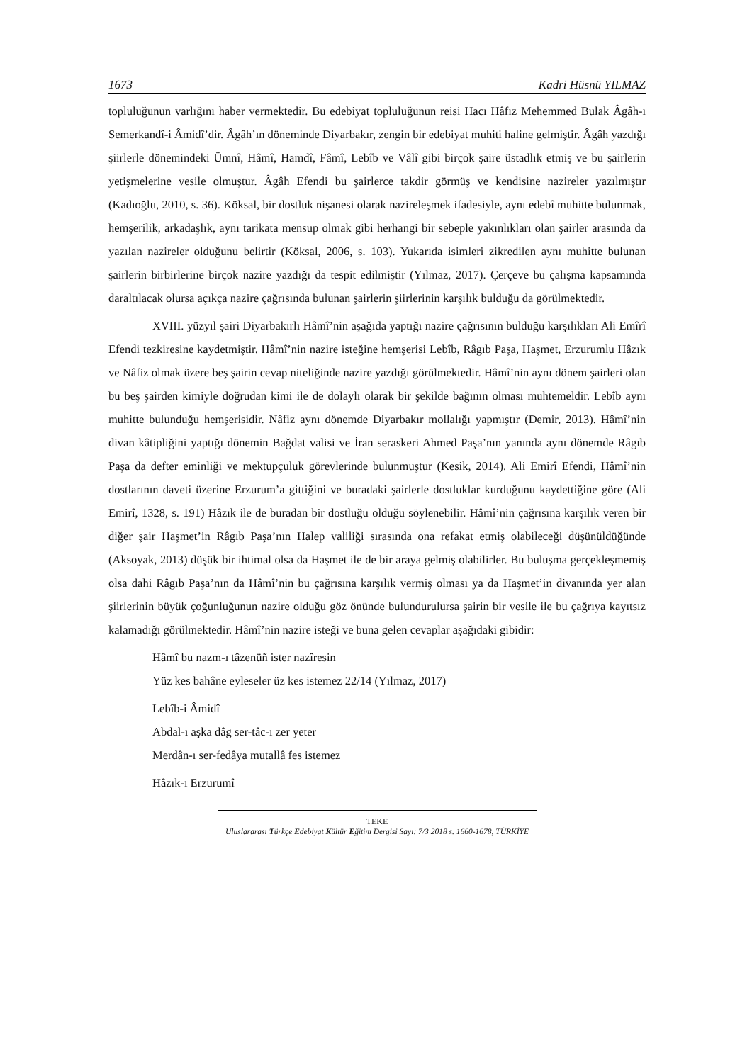1673 Kadri Hüsnü YILMAZ
topluluğunun varlığını haber vermektedir. Bu edebiyat topluluğunun reisi Hacı Hâfız Mehemmed Bulak Âgâh-ı Semerkandî-i Âmidî’dir. Âgâh’ın döneminde Diyarbakır, zengin bir edebiyat muhiti haline gelmiştir. Âgâh yazdığı şiirlerle dönemindeki Ümnî, Hâmî, Hamdî, Fâmî, Lebîb ve Vâlî gibi birçok şaire üstadlık etmiş ve bu şairlerin yetişmelerine vesile olmuştur. Âgâh Efendi bu şairlerce takdir görmüş ve kendisine nazireler yazılmıştır (Kadıoğlu, 2010, s. 36). Köksal, bir dostluk nişanesi olarak nazireleşmek ifadesiyle, aynı edebî muhitte bulunmak, hemşerilik, arkadaşlık, aynı tarikata mensup olmak gibi herhangi bir sebeple yakınlıkları olan şairler arasında da yazılan nazireler olduğunu belirtir (Köksal, 2006, s. 103). Yukarıda isimleri zikredilen aynı muhitte bulunan şairlerin birbirlerine birçok nazire yazdığı da tespit edilmiştir (Yılmaz, 2017). Çerçeve bu çalışma kapsamında daraltılacak olursa açıkça nazire çağrısında bulunan şairlerin şiirlerinin karşılık bulduğu da görülmektedir.
XVIII. yüzyıl şairi Diyarbakırlı Hâmî’nin aşağıda yaptığı nazire çağrısının bulduğu karşılıkları Ali Emîrî Efendi tezkiresine kaydetmiştir. Hâmî’nin nazire isteğine hemşerisi Lebîb, Râgıb Paşa, Haşmet, Erzurumlu Hâzık ve Nâfiz olmak üzere beş şairin cevap niteliğinde nazire yazdığı görülmektedir. Hâmî’nin aynı dönem şairleri olan bu beş şairden kimiyle doğrudan kimi ile de dolaylı olarak bir şekilde bağının olması muhtemeldir. Lebîb aynı muhitte bulunduğu hemşerisidir. Nâfiz aynı dönemde Diyarbakır mollalığı yapmıştır (Demir, 2013). Hâmî’nin divan kâtipliğini yaptığı dönemin Bağdat valisi ve İran seraskeri Ahmed Paşa’nın yanında aynı dönemde Râgıb Paşa da defter eminliği ve mektupçuluk görevlerinde bulunmuştur (Kesik, 2014). Ali Emirî Efendi, Hâmî’nin dostlarının daveti üzerine Erzurum’a gittiğini ve buradaki şairlerle dostluklar kurduğunu kaydettiğine göre (Ali Emirî, 1328, s. 191) Hâzık ile de buradan bir dostluğu olduğu söylenebilir. Hâmî’nin çağrısına karşılık veren bir diğer şair Haşmet’in Râgıb Paşa’nın Halep valiliği sırasında ona refakat etmiş olabileceği düşünüldüğünde (Aksoyak, 2013) düşük bir ihtimal olsa da Haşmet ile de bir araya gelmiş olabilirler. Bu buluşma gerçekleşmemiş olsa dahi Râgıb Paşa’nın da Hâmî’nin bu çağrısına karşılık vermiş olması ya da Haşmet’in divanında yer alan şiirlerinin büyük çoğunluğunun nazire olduğu göz önünde bulundurulursa şairin bir vesile ile bu çağrıya kayıtsız kalamadığı görülmektedir. Hâmî’nin nazire isteği ve buna gelen cevaplar aşağıdaki gibidir:
Hâmî bu nazm-ı tâzenüñ ister nazîresin
Yüz kes bahâne eyleseler üz kes istemez 22/14 (Yılmaz, 2017)
Lebîb-i Âmidî
Abdal-ı aşka dâg ser-tâc-ı zer yeter
Merdân-ı ser-fedâya mutallâ fes istemez
Hâzık-ı Erzurumî
TEKE
Uluslararası Türkçe Edebiyat Kültür Eğitim Dergisi Sayı: 7/3 2018 s. 1660-1678, TÜRKİYE